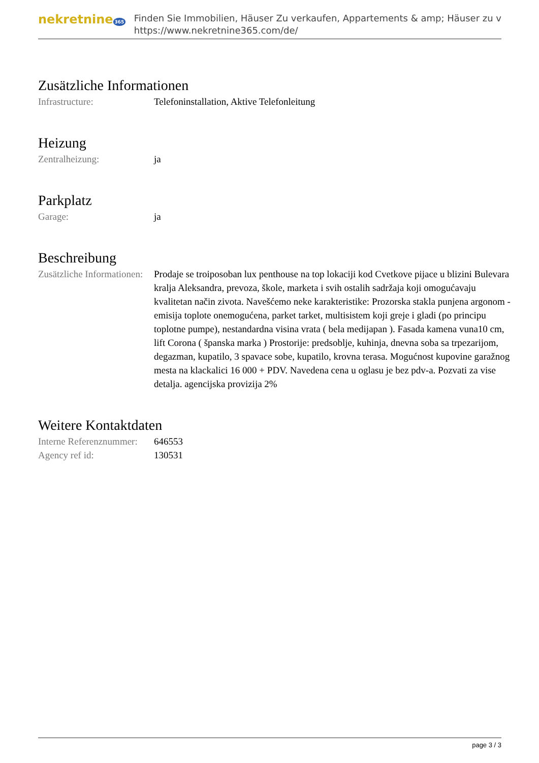nekretnine 365
Finden Sie Immobilien, Häuser Zu verkaufen, Appartements & amp; Häuser zu v
https://www.nekretnine365.com/de/
Zusätzliche Informationen
| Infrastructure: | Telefoninstallation, Aktive Telefonleitung |
Heizung
| Zentralheizung: | ja |
Parkplatz
| Garage: | ja |
Beschreibung
| Zusätzliche Informationen: | Prodaje se troiposoban lux penthouse na top lokaciji kod Cvetkove pijace u blizini Bulevara kralja Aleksandra, prevoza, škole, marketa i svih ostalih sadržaja koji omogućavaju kvalitetan način zivota. Navešćemo neke karakteristike: Prozorska stakla punjena argonom - emisija toplote onemogućena, parket tarket, multisistem koji greje i gladi (po principu toplotne pumpe), nestandardna visina vrata ( bela medijapan ). Fasada kamena vuna10 cm, lift Corona ( španska marka ) Prostorije: predsoblje, kuhinja, dnevna soba sa trpezarijom, degazman, kupatilo, 3 spavace sobe, kupatilo, krovna terasa. Mogućnost kupovine garažnog mesta na klackalici 16 000 + PDV. Navedena cena u oglasu je bez pdv-a. Pozvati za vise detalja. agencijska provizija 2% |
Weitere Kontaktdaten
| Interne Referenznummer: | 646553 |
| Agency ref id: | 130531 |
page 3 / 3